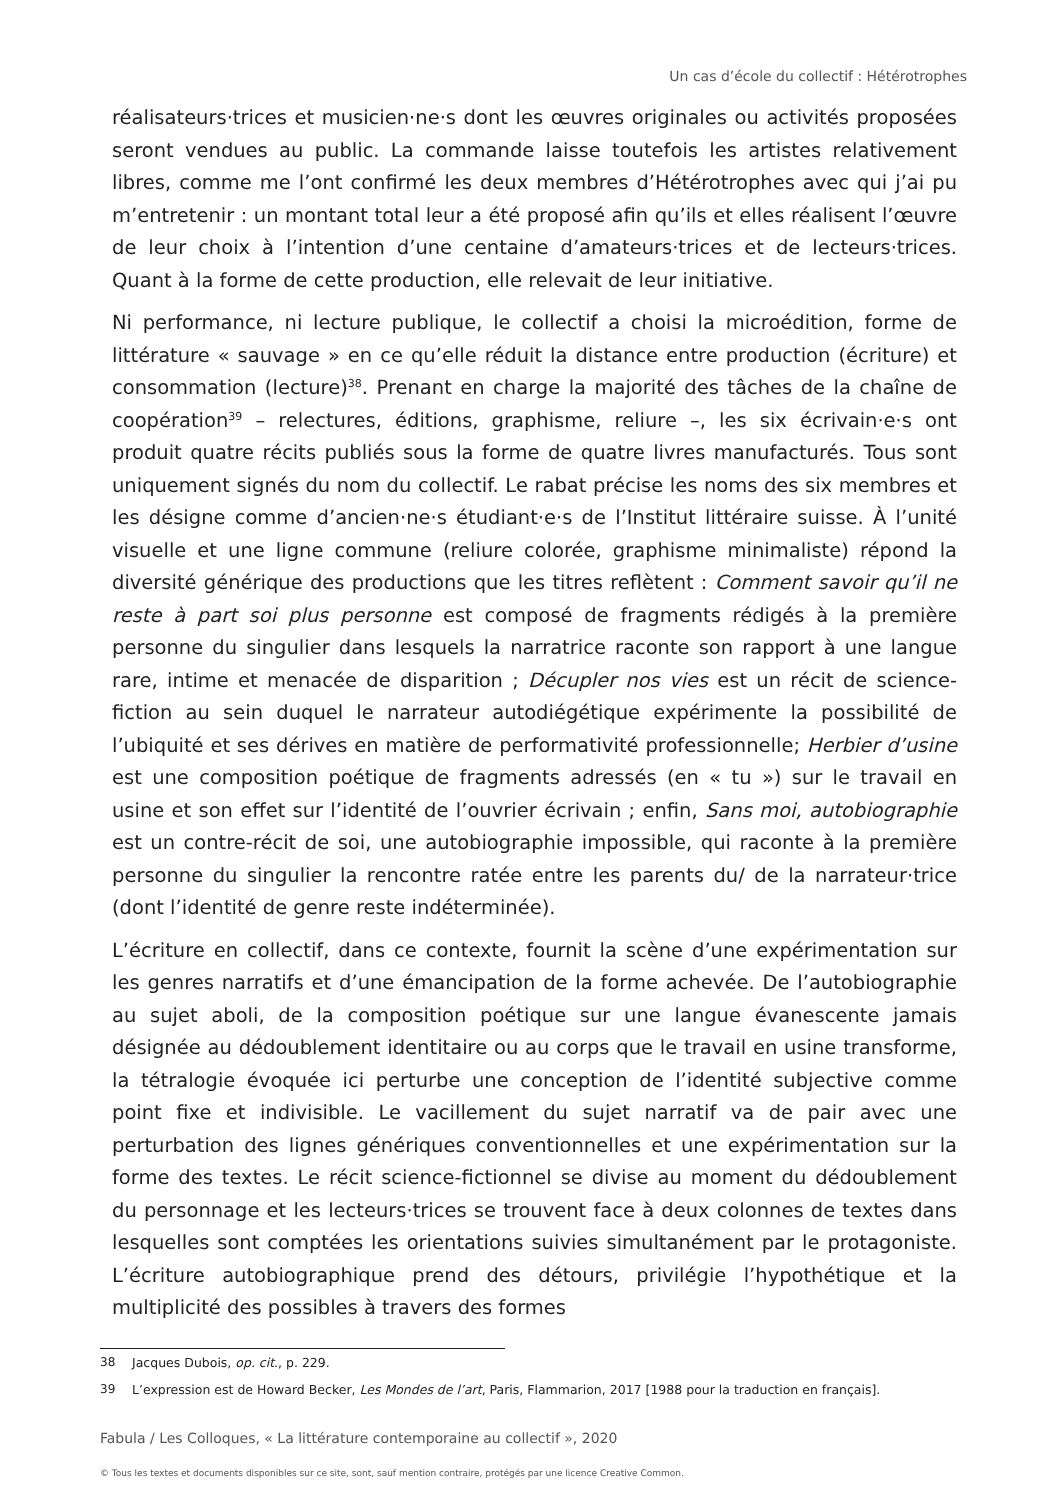Un cas d’école du collectif : Hétérotrophes
réalisateurs·trices et musicien·ne·s dont les œuvres originales ou activités proposées seront vendues au public. La commande laisse toutefois les artistes relativement libres, comme me l’ont confirmé les deux membres d’Hétérotrophes avec qui j’ai pu m’entretenir : un montant total leur a été proposé afin qu’ils et elles réalisent l’œuvre de leur choix à l’intention d’une centaine d’amateurs·trices et de lecteurs·trices. Quant à la forme de cette production, elle relevait de leur initiative.
Ni performance, ni lecture publique, le collectif a choisi la microédition, forme de littérature « sauvage » en ce qu’elle réduit la distance entre production (écriture) et consommation (lecture)<sup>38</sup>. Prenant en charge la majorité des tâches de la chaîne de coopération<sup>39</sup> – relectures, éditions, graphisme, reliure –, les six écrivain·e·s ont produit quatre récits publiés sous la forme de quatre livres manufacturés. Tous sont uniquement signés du nom du collectif. Le rabat précise les noms des six membres et les désigne comme d’ancien·ne·s étudiant·e·s de l’Institut littéraire suisse. À l’unité visuelle et une ligne commune (reliure colorée, graphisme minimaliste) répond la diversité générique des productions que les titres reflètent : Comment savoir qu’il ne reste à part soi plus personne est composé de fragments rédigés à la première personne du singulier dans lesquels la narratrice raconte son rapport à une langue rare, intime et menacée de disparition ; Décupler nos vies est un récit de science-fiction au sein duquel le narrateur autodiégétique expérimente la possibilité de l’ubiquité et ses dérives en matière de performativité professionnelle; Herbier d’usine est une composition poétique de fragments adressés (en « tu ») sur le travail en usine et son effet sur l’identité de l’ouvrier écrivain ; enfin, Sans moi, autobiographie est un contre-récit de soi, une autobiographie impossible, qui raconte à la première personne du singulier la rencontre ratée entre les parents du/ de la narrateur·trice (dont l’identité de genre reste indéterminée).
L’écriture en collectif, dans ce contexte, fournit la scène d’une expérimentation sur les genres narratifs et d’une émancipation de la forme achevée. De l’autobiographie au sujet aboli, de la composition poétique sur une langue évanescente jamais désignée au dédoublement identitaire ou au corps que le travail en usine transforme, la tétralogie évoquée ici perturbe une conception de l’identité subjective comme point fixe et indivisible. Le vacillement du sujet narratif va de pair avec une perturbation des lignes génériques conventionnelles et une expérimentation sur la forme des textes. Le récit science-fictionnel se divise au moment du dédoublement du personnage et les lecteurs·trices se trouvent face à deux colonnes de textes dans lesquelles sont comptées les orientations suivies simultanément par le protagoniste. L’écriture autobiographique prend des détours, privilégie l’hypothétique et la multiplicité des possibles à travers des formes
38 Jacques Dubois, op. cit., p. 229.
39 L’expression est de Howard Becker, Les Mondes de l’art, Paris, Flammarion, 2017 [1988 pour la traduction en français].
Fabula / Les Colloques, « La littérature contemporaine au collectif », 2020
© Tous les textes et documents disponibles sur ce site, sont, sauf mention contraire, protégés par une licence Creative Common.